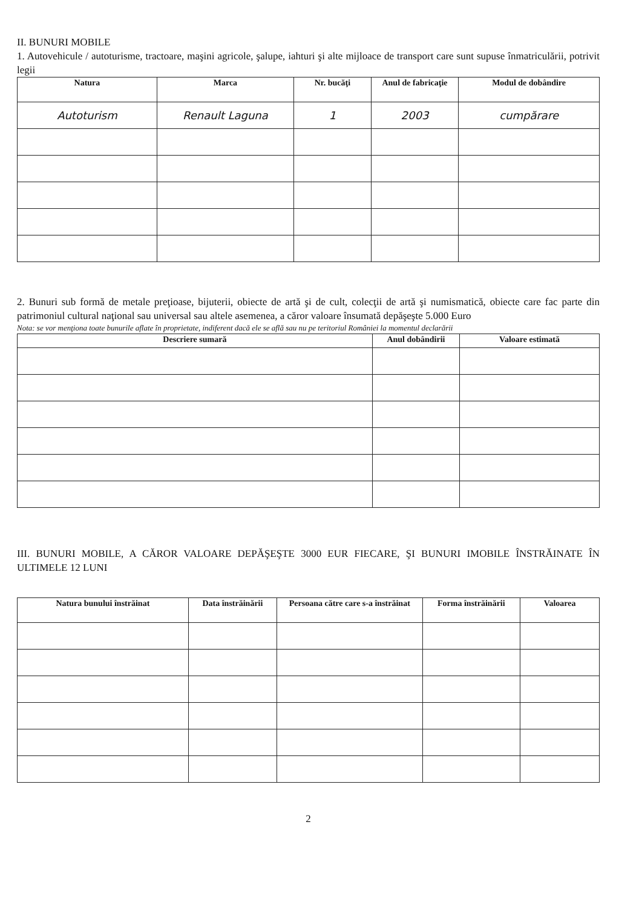II. BUNURI MOBILE
1. Autovehicule / autoturisme, tractoare, maşini agricole, şalupe, iahturi şi alte mijloace de transport care sunt supuse înmatriculării, potrivit legii
| Natura | Marca | Nr. bucăţi | Anul de fabricaţie | Modul de dobândire |
| --- | --- | --- | --- | --- |
| Autoturism | Renault Laguna | 1 | 2003 | cumpărare |
2. Bunuri sub formă de metale preţioase, bijuterii, obiecte de artă şi de cult, colecţii de artă şi numismatică, obiecte care fac parte din patrimoniul cultural naţional sau universal sau altele asemenea, a căror valoare însumată depăşeşte 5.000 Euro
Nota: se vor menţiona toate bunurile aflate în proprietate, indiferent dacă ele se află sau nu pe teritoriul României la momentul declarării
| Descriere sumară | Anul dobândirii | Valoare estimată |
| --- | --- | --- |
III. BUNURI MOBILE, A CĂROR VALOARE DEPĂŞEŞTE 3000 EUR FIECARE, ŞI BUNURI IMOBILE ÎNSTRĂINATE ÎN ULTIMELE 12 LUNI
| Natura bunului înstrăinat | Data înstrăinării | Persoana către care s-a înstrăinat | Forma înstrăinării | Valoarea |
| --- | --- | --- | --- | --- |
2